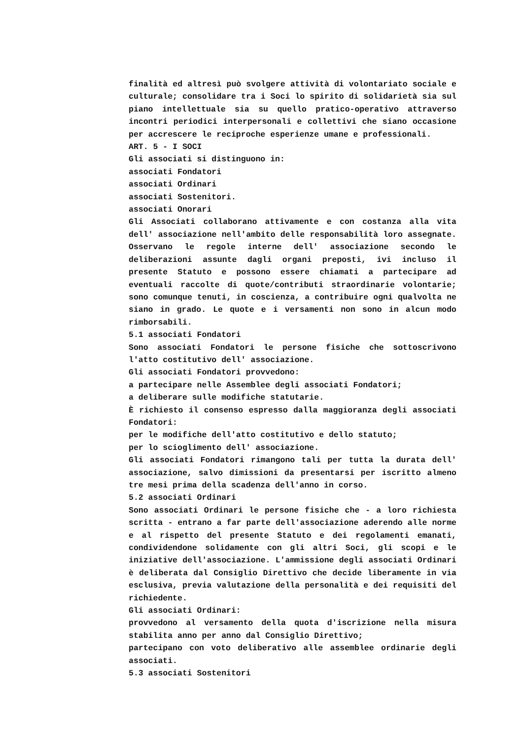finalità ed altresì può svolgere attività di volontariato sociale e culturale; consolidare tra i Soci lo spirito di solidarietà sia sul piano intellettuale sia su quello pratico-operativo attraverso incontri periodici interpersonali e collettivi che siano occasione per accrescere le reciproche esperienze umane e professionali.
ART. 5 - I SOCI
Gli associati si distinguono in:
associati Fondatori
associati Ordinari
associati Sostenitori.
associati Onorari
Gli Associati collaborano attivamente e con costanza alla vita dell' associazione nell'ambito delle responsabilità loro assegnate. Osservano le regole interne dell' associazione secondo le deliberazioni assunte dagli organi preposti, ivi incluso il presente Statuto e possono essere chiamati a partecipare ad eventuali raccolte di quote/contributi straordinarie volontarie; sono comunque tenuti, in coscienza, a contribuire ogni qualvolta ne siano in grado. Le quote e i versamenti non sono in alcun modo rimborsabili.
5.1 associati Fondatori
Sono associati Fondatori le persone fisiche che sottoscrivono l'atto costitutivo dell' associazione.
Gli associati Fondatori provvedono:
a partecipare nelle Assemblee degli associati Fondatori;
a deliberare sulle modifiche statutarie.
È richiesto il consenso espresso dalla maggioranza degli associati Fondatori:
per le modifiche dell'atto costitutivo e dello statuto;
per lo scioglimento dell' associazione.
Gli associati Fondatori rimangono tali per tutta la durata dell' associazione, salvo dimissioni da presentarsi per iscritto almeno tre mesi prima della scadenza dell'anno in corso.
5.2 associati Ordinari
Sono associati Ordinari le persone fisiche che - a loro richiesta scritta - entrano a far parte dell'associazione aderendo alle norme e al rispetto del presente Statuto e dei regolamenti emanati, condividendone solidamente con gli altri Soci, gli scopi e le iniziative dell'associazione. L'ammissione degli associati Ordinari è deliberata dal Consiglio Direttivo che decide liberamente in via esclusiva, previa valutazione della personalità e dei requisiti del richiedente.
Gli associati Ordinari:
provvedono al versamento della quota d'iscrizione nella misura stabilita anno per anno dal Consiglio Direttivo;
partecipano con voto deliberativo alle assemblee ordinarie degli associati.
5.3 associati Sostenitori